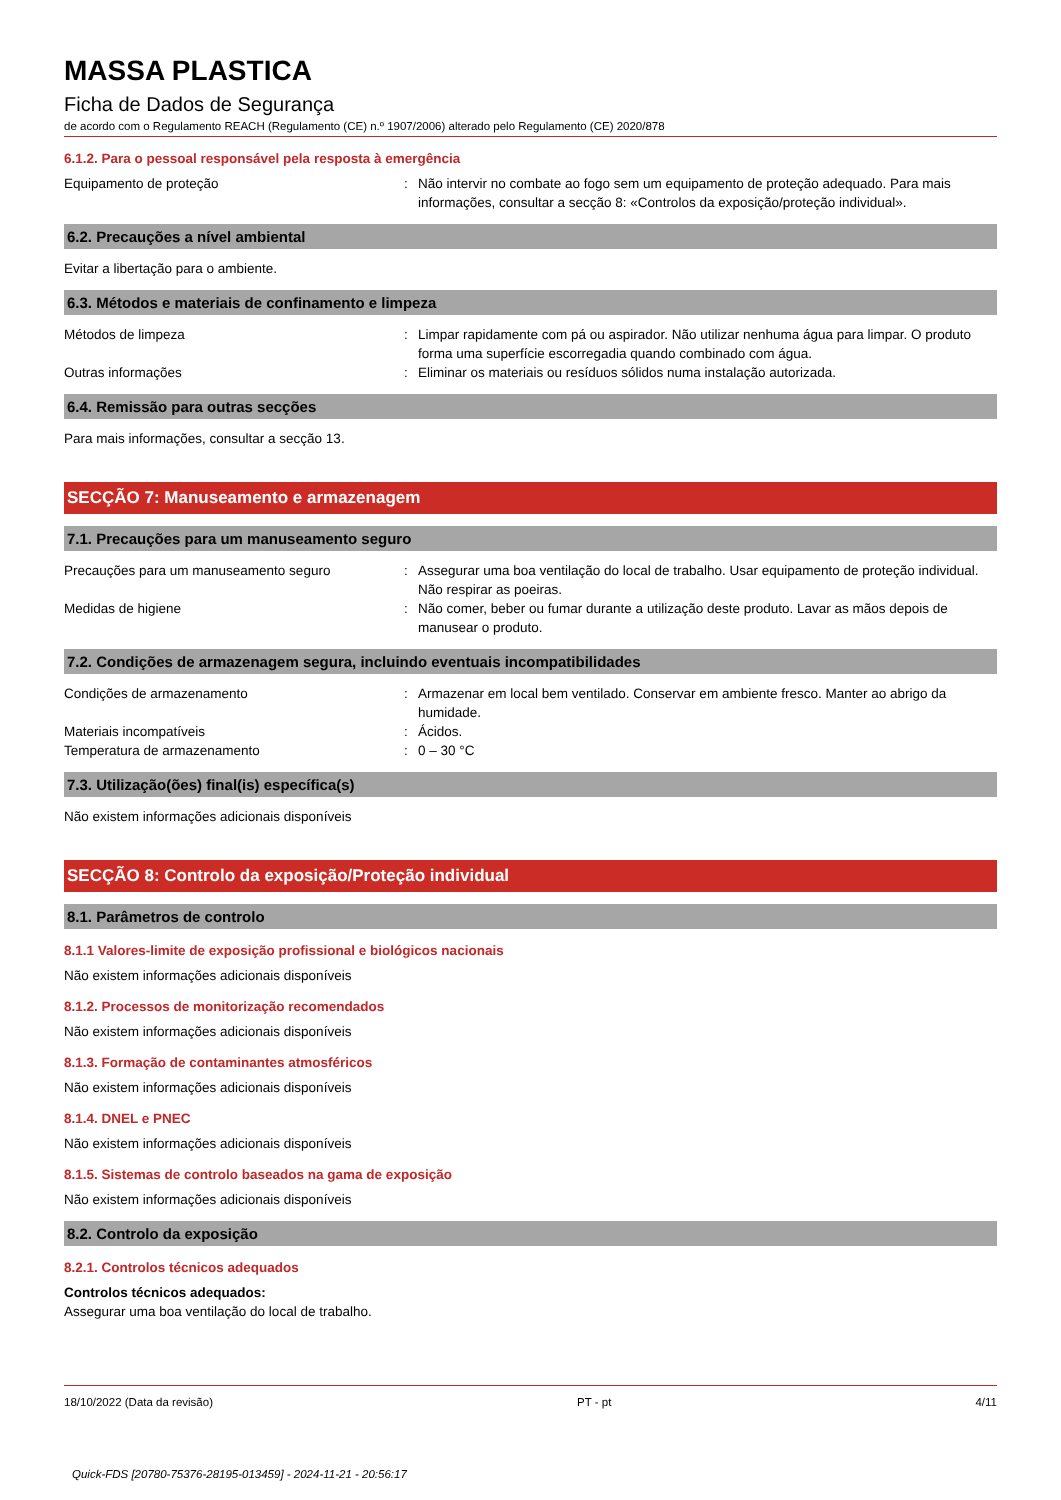MASSA PLASTICA
Ficha de Dados de Segurança
de acordo com o Regulamento REACH (Regulamento (CE) n.º 1907/2006) alterado pelo Regulamento (CE) 2020/878
6.1.2. Para o pessoal responsável pela resposta à emergência
Equipamento de proteção : Não intervir no combate ao fogo sem um equipamento de proteção adequado. Para mais informações, consultar a secção 8: «Controlos da exposição/proteção individual».
6.2. Precauções a nível ambiental
Evitar a libertação para o ambiente.
6.3. Métodos e materiais de confinamento e limpeza
Métodos de limpeza : Limpar rapidamente com pá ou aspirador. Não utilizar nenhuma água para limpar. O produto forma uma superfície escorregadia quando combinado com água.
Outras informações : Eliminar os materiais ou resíduos sólidos numa instalação autorizada.
6.4. Remissão para outras secções
Para mais informações, consultar a secção 13.
SECÇÃO 7: Manuseamento e armazenagem
7.1. Precauções para um manuseamento seguro
Precauções para um manuseamento seguro : Assegurar uma boa ventilação do local de trabalho. Usar equipamento de proteção individual. Não respirar as poeiras.
Medidas de higiene : Não comer, beber ou fumar durante a utilização deste produto. Lavar as mãos depois de manusear o produto.
7.2. Condições de armazenagem segura, incluindo eventuais incompatibilidades
Condições de armazenamento : Armazenar em local bem ventilado. Conservar em ambiente fresco. Manter ao abrigo da humidade.
Materiais incompatíveis : Ácidos.
Temperatura de armazenamento : 0 – 30 °C
7.3. Utilização(ões) final(is) específica(s)
Não existem informações adicionais disponíveis
SECÇÃO 8: Controlo da exposição/Proteção individual
8.1. Parâmetros de controlo
8.1.1 Valores-limite de exposição profissional e biológicos nacionais
Não existem informações adicionais disponíveis
8.1.2. Processos de monitorização recomendados
Não existem informações adicionais disponíveis
8.1.3. Formação de contaminantes atmosféricos
Não existem informações adicionais disponíveis
8.1.4. DNEL e PNEC
Não existem informações adicionais disponíveis
8.1.5. Sistemas de controlo baseados na gama de exposição
Não existem informações adicionais disponíveis
8.2. Controlo da exposição
8.2.1. Controlos técnicos adequados
Controlos técnicos adequados:
Assegurar uma boa ventilação do local de trabalho.
18/10/2022 (Data da revisão) PT - pt 4/11
Quick-FDS [20780-75376-28195-013459] - 2024-11-21 - 20:56:17